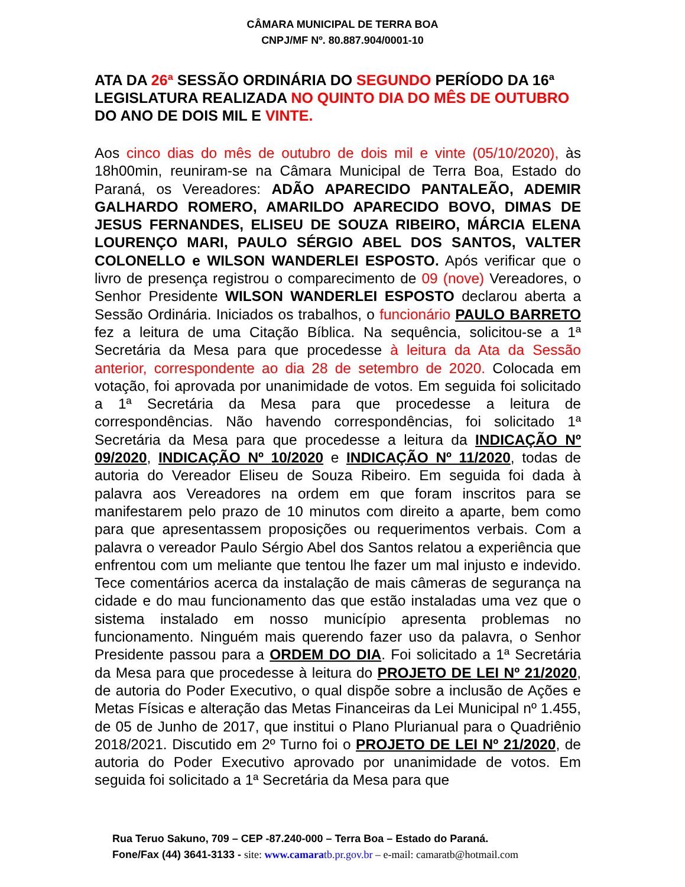CÂMARA MUNICIPAL DE TERRA BOA
CNPJ/MF Nº. 80.887.904/0001-10
ATA DA 26ª SESSÃO ORDINÁRIA DO SEGUNDO PERÍODO DA 16ª LEGISLATURA REALIZADA NO QUINTO DIA DO MÊS DE OUTUBRO DO ANO DE DOIS MIL E VINTE.
Aos cinco dias do mês de outubro de dois mil e vinte (05/10/2020), às 18h00min, reuniram-se na Câmara Municipal de Terra Boa, Estado do Paraná, os Vereadores: ADÃO APARECIDO PANTALEÃO, ADEMIR GALHARDO ROMERO, AMARILDO APARECIDO BOVO, DIMAS DE JESUS FERNANDES, ELISEU DE SOUZA RIBEIRO, MÁRCIA ELENA LOURENÇO MARI, PAULO SÉRGIO ABEL DOS SANTOS, VALTER COLONELLO e WILSON WANDERLEI ESPOSTO. Após verificar que o livro de presença registrou o comparecimento de 09 (nove) Vereadores, o Senhor Presidente WILSON WANDERLEI ESPOSTO declarou aberta a Sessão Ordinária. Iniciados os trabalhos, o funcionário PAULO BARRETO fez a leitura de uma Citação Bíblica. Na sequência, solicitou-se a 1ª Secretária da Mesa para que procedesse à leitura da Ata da Sessão anterior, correspondente ao dia 28 de setembro de 2020. Colocada em votação, foi aprovada por unanimidade de votos. Em seguida foi solicitado a 1ª Secretária da Mesa para que procedesse a leitura de correspondências. Não havendo correspondências, foi solicitado 1ª Secretária da Mesa para que procedesse a leitura da INDICAÇÃO Nº 09/2020, INDICAÇÃO Nº 10/2020 e INDICAÇÃO Nº 11/2020, todas de autoria do Vereador Eliseu de Souza Ribeiro. Em seguida foi dada à palavra aos Vereadores na ordem em que foram inscritos para se manifestarem pelo prazo de 10 minutos com direito a aparte, bem como para que apresentassem proposições ou requerimentos verbais. Com a palavra o vereador Paulo Sérgio Abel dos Santos relatou a experiência que enfrentou com um meliante que tentou lhe fazer um mal injusto e indevido. Tece comentários acerca da instalação de mais câmeras de segurança na cidade e do mau funcionamento das que estão instaladas uma vez que o sistema instalado em nosso município apresenta problemas no funcionamento. Ninguém mais querendo fazer uso da palavra, o Senhor Presidente passou para a ORDEM DO DIA. Foi solicitado a 1ª Secretária da Mesa para que procedesse à leitura do PROJETO DE LEI Nº 21/2020, de autoria do Poder Executivo, o qual dispõe sobre a inclusão de Ações e Metas Físicas e alteração das Metas Financeiras da Lei Municipal nº 1.455, de 05 de Junho de 2017, que institui o Plano Plurianual para o Quadriênio 2018/2021. Discutido em 2º Turno foi o PROJETO DE LEI Nº 21/2020, de autoria do Poder Executivo aprovado por unanimidade de votos. Em seguida foi solicitado a 1ª Secretária da Mesa para que
Rua Teruo Sakuno, 709 – CEP -87.240-000 – Terra Boa – Estado do Paraná.
Fone/Fax (44) 3641-3133 - site: www.camaratb.pr.gov.br – e-mail: camaratb@hotmail.com